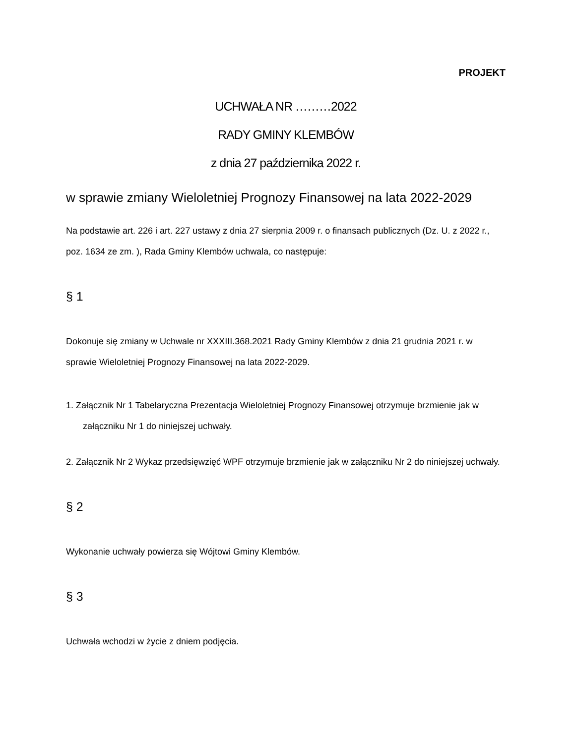PROJEKT
UCHWAŁA NR ………2022
RADY GMINY KLEMBÓW
z dnia 27 października 2022 r.
w sprawie zmiany Wieloletniej Prognozy Finansowej na lata 2022-2029
Na podstawie art. 226 i art. 227 ustawy z dnia 27 sierpnia 2009 r. o finansach publicznych (Dz. U. z 2022 r., poz. 1634 ze zm. ), Rada Gminy Klembów uchwala, co następuje:
§ 1
Dokonuje się zmiany w Uchwale nr XXXIII.368.2021 Rady Gminy Klembów z dnia 21 grudnia 2021 r. w sprawie Wieloletniej Prognozy Finansowej na lata 2022-2029.
1. Załącznik Nr 1 Tabelaryczna Prezentacja Wieloletniej Prognozy Finansowej otrzymuje brzmienie jak w załączniku Nr 1 do niniejszej uchwały.
2. Załącznik Nr 2 Wykaz przedsięwzięć WPF otrzymuje brzmienie jak w załączniku Nr 2 do niniejszej uchwały.
§ 2
Wykonanie uchwały powierza się Wójtowi Gminy Klembów.
§ 3
Uchwała wchodzi w życie z dniem podjęcia.